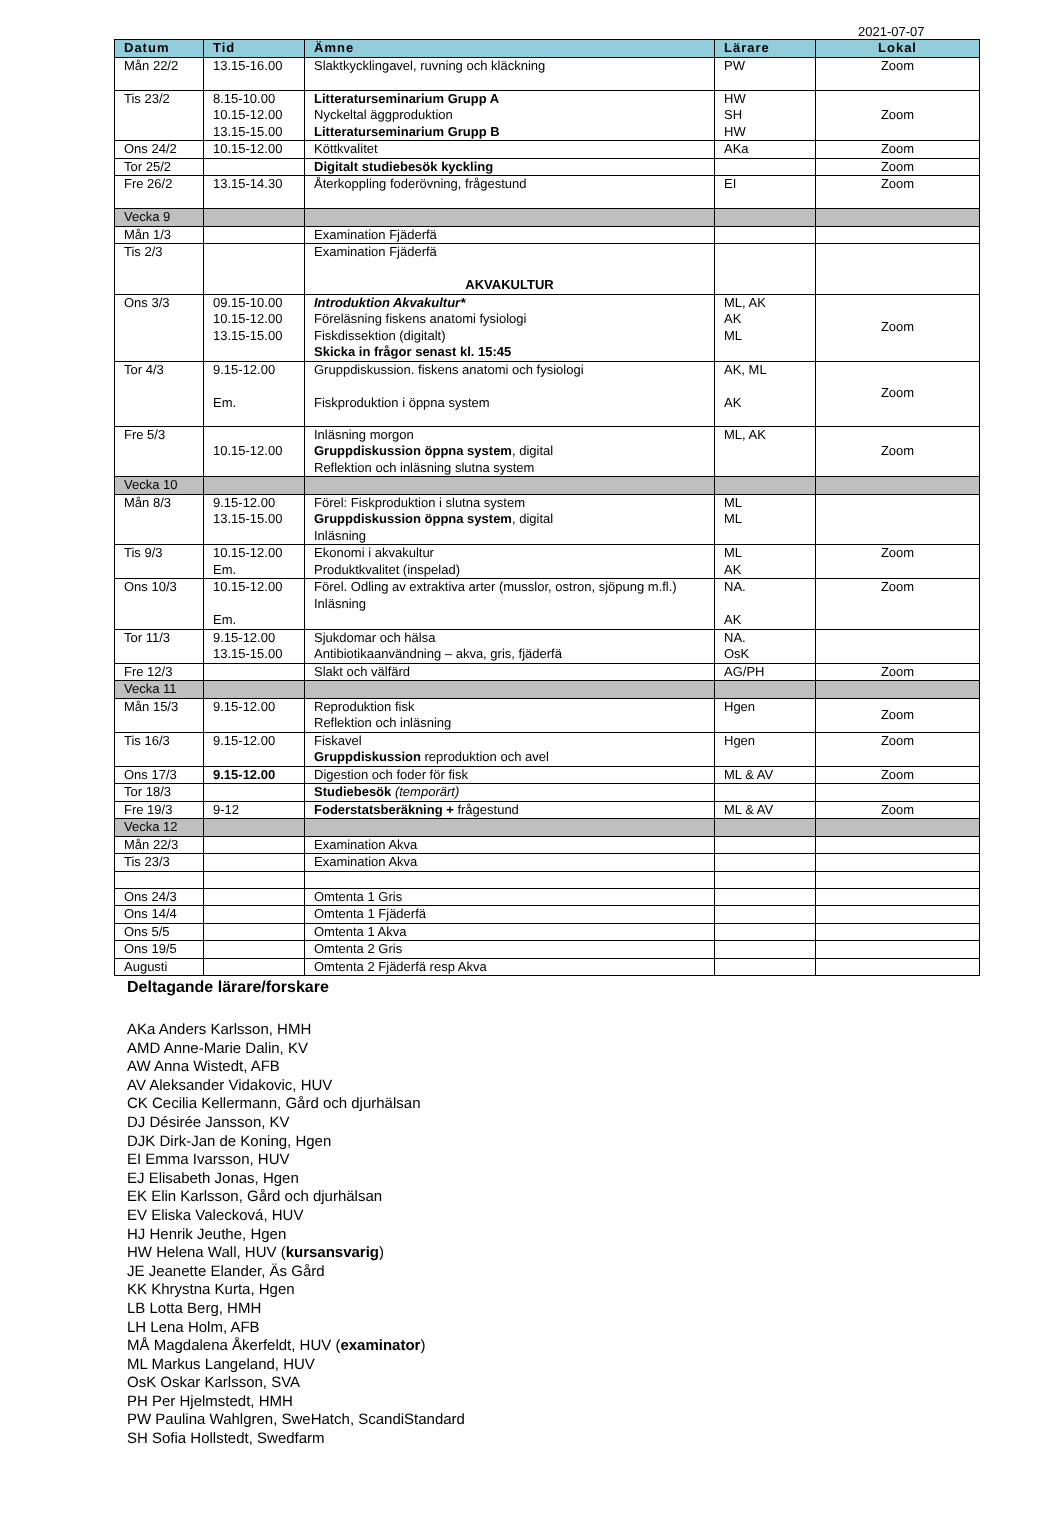2021-07-07
| Datum | Tid | Ämne | Lärare | Lokal |
| --- | --- | --- | --- | --- |
| Mån 22/2 | 13.15-16.00 | Slaktkycklingavel, ruvning och kläckning | PW | Zoom |
| Tis 23/2 | 8.15-10.00 10.15-12.00 13.15-15.00 | Litteraturseminarium Grupp A Nyckeltal äggproduktion Litteraturseminarium Grupp B | HW SH HW | Zoom |
| Ons 24/2 | 10.15-12.00 | Köttkvalitet | AKa | Zoom |
| Tor 25/2 | | Digitalt studiebesök kyckling | | Zoom |
| Fre 26/2 | 13.15-14.30 | Återkoppling foderövning, frågestund | EI | Zoom |
| Vecka 9 | | | | |
| Mån 1/3 | | Examination Fjäderfä | | |
| Tis 2/3 | | Examination Fjäderfä AKVAKULTUR | | |
| Ons 3/3 | 09.15-10.00 10.15-12.00 13.15-15.00 | Introduktion Akvakultur* Föreläsning fiskens anatomi fysiologi Fiskdissektion (digitalt) Skicka in frågor senast kl. 15:45 | ML, AK AK ML | Zoom |
| Tor 4/3 | 9.15-12.00 Em. | Gruppdiskussion. fiskens anatomi och fysiologi Fiskproduktion i öppna system | AK, ML AK | Zoom |
| Fre 5/3 | 10.15-12.00 | Inläsning morgon Gruppdiskussion öppna system , digital Reflektion och inläsning slutna system | ML, AK | Zoom |
| Vecka 10 | | | | |
| Mån 8/3 | 9.15-12.00 13.15-15.00 | Förel: Fiskproduktion i slutna system Gruppdiskussion öppna system , digital Inläsning | ML ML | |
| Tis 9/3 | 10.15-12.00 Em. | Ekonomi i akvakultur Produktkvalitet (inspelad) | ML AK | Zoom |
| Ons 10/3 | 10.15-12.00 Em. | Förel. Odling av extraktiva arter (musslor, ostron, sjöpung m.fl.) Inläsning | NA. AK | Zoom |
| Tor 11/3 | 9.15-12.00 13.15-15.00 | Sjukdomar och hälsa Antibiotikaanvändning – akva, gris, fjäderfä | NA. OsK | |
| Fre 12/3 | | Slakt och välfärd | AG/PH | Zoom |
| Vecka 11 | | | | |
| Mån 15/3 | 9.15-12.00 | Reproduktion fisk Reflektion och inläsning | Hgen | Zoom |
| Tis 16/3 | 9.15-12.00 | Fiskavel Gruppdiskussion reproduktion och avel | Hgen | Zoom |
| Ons 17/3 | 9.15-12.00 | Digestion och foder för fisk | ML & AV | Zoom |
| Tor 18/3 | | Studiebesök (temporärt) | | |
| Fre 19/3 | 9-12 | Foderstatsberäkning + frågestund | ML & AV | Zoom |
| Vecka 12 | | | | |
| Mån 22/3 | | Examination Akva | | |
| Tis 23/3 | | Examination Akva | | |
| Ons 24/3 | | Omtenta 1 Gris | | |
| Ons 14/4 | | Omtenta 1 Fjäderfä | | |
| Ons 5/5 | | Omtenta 1 Akva | | |
| Ons 19/5 | | Omtenta 2 Gris | | |
| Augusti | | Omtenta 2 Fjäderfä resp Akva | | |
Deltagande lärare/forskare
AKa Anders Karlsson, HMH
AMD Anne-Marie Dalin, KV
AW Anna Wistedt, AFB
AV Aleksander Vidakovic, HUV
CK Cecilia Kellermann, Gård och djurhälsan
DJ Désirée Jansson, KV
DJK Dirk-Jan de Koning, Hgen
EI Emma Ivarsson, HUV
EJ Elisabeth Jonas, Hgen
EK Elin Karlsson, Gård och djurhälsan
EV Eliska Valecková, HUV
HJ Henrik Jeuthe, Hgen
HW Helena Wall, HUV (kursansvarig)
JE Jeanette Elander, Äs Gård
KK Khrystna Kurta, Hgen
LB Lotta Berg, HMH
LH Lena Holm, AFB
MÅ Magdalena Åkerfeldt, HUV (examinator)
ML Markus Langeland, HUV
OsK Oskar Karlsson, SVA
PH Per Hjelmstedt, HMH
PW Paulina Wahlgren, SweHatch, ScandiStandard
SH Sofia Hollstedt, Swedfarm